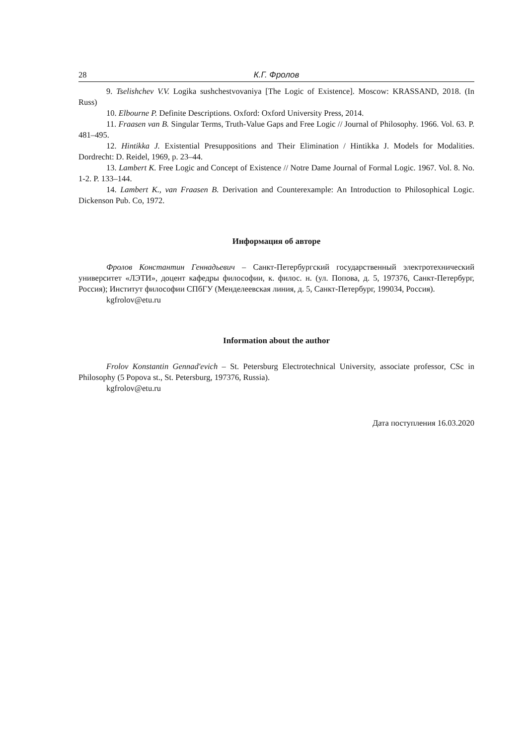28 К.Г. Фролов
9. Tselishchev V.V. Logika sushchestvovaniya [The Logic of Existence]. Moscow: KRASSAND, 2018. (In Russ)
10. Elbourne P. Definite Descriptions. Oxford: Oxford University Press, 2014.
11. Fraasen van B. Singular Terms, Truth-Value Gaps and Free Logic // Journal of Philosophy. 1966. Vol. 63. P. 481–495.
12. Hintikka J. Existential Presuppositions and Their Elimination / Hintikka J. Models for Modalities. Dordrecht: D. Reidel, 1969, p. 23–44.
13. Lambert K. Free Logic and Concept of Existence // Notre Dame Journal of Formal Logic. 1967. Vol. 8. No. 1-2. P. 133–144.
14. Lambert K., van Fraasen B. Derivation and Counterexample: An Introduction to Philosophical Logic. Dickenson Pub. Co, 1972.
Информация об авторе
Фролов Константин Геннадьевич – Санкт-Петербургский государственный электротехнический университет «ЛЭТИ», доцент кафедры философии, к. филос. н. (ул. Попова, д. 5, 197376, Санкт-Петербург, Россия); Институт философии СПбГУ (Менделеевская линия, д. 5, Санкт-Петербург, 199034, Россия).
kgfrolov@etu.ru
Information about the author
Frolov Konstantin Gennad'evich – St. Petersburg Electrotechnical University, associate professor, CSc in Philosophy (5 Popova st., St. Petersburg, 197376, Russia).
kgfrolov@etu.ru
Дата поступления 16.03.2020